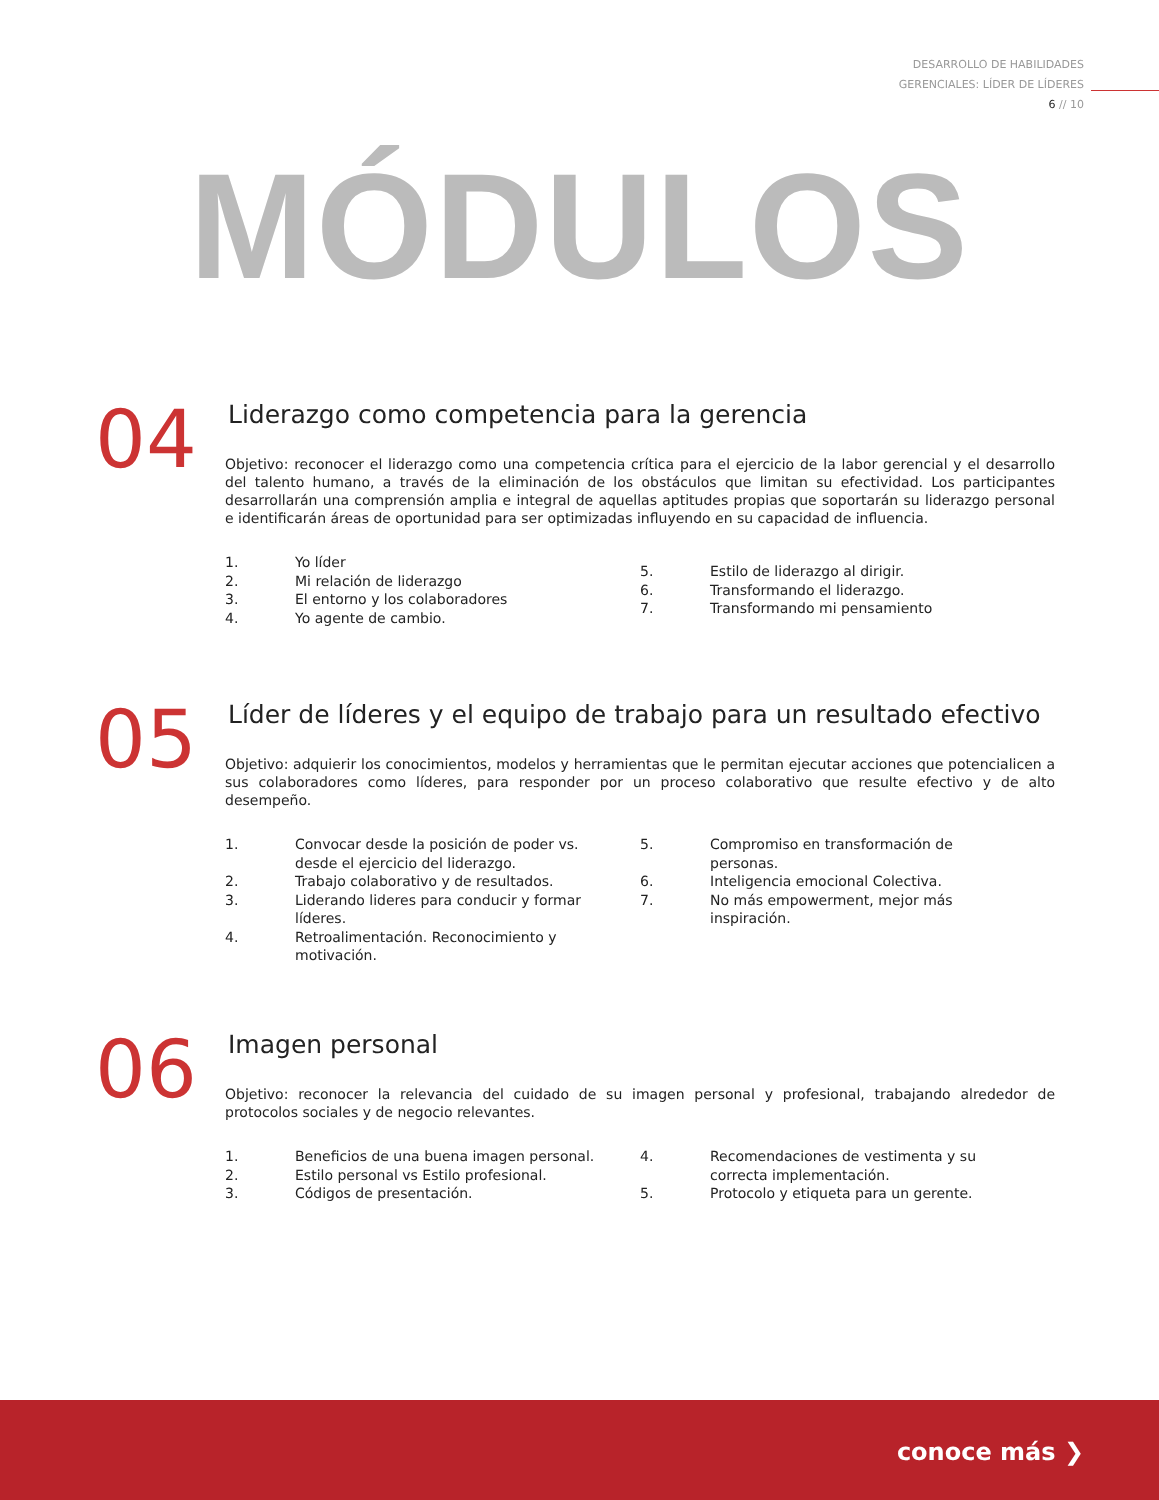DESARROLLO DE HABILIDADES
GERENCIALES: LÍDER DE LÍDERES
6 // 10
MÓDULOS
04
Liderazgo como competencia para la gerencia
Objetivo: reconocer el liderazgo como una competencia crítica para el ejercicio de la labor gerencial y el desarrollo del talento humano, a través de la eliminación de los obstáculos que limitan su efectividad. Los participantes desarrollarán una comprensión amplia e integral de aquellas aptitudes propias que soportarán su liderazgo personal e identificarán áreas de oportunidad para ser optimizadas influyendo en su capacidad de influencia.
1. Yo líder
2. Mi relación de liderazgo
3. El entorno y los colaboradores
4. Yo agente de cambio.
5. Estilo de liderazgo al dirigir.
6. Transformando el liderazgo.
7. Transformando mi pensamiento
05
Líder de líderes y el equipo de trabajo para un resultado efectivo
Objetivo: adquierir los conocimientos, modelos y herramientas que le permitan ejecutar acciones que potencialicen a sus colaboradores como líderes, para responder por un proceso colaborativo que resulte efectivo y de alto desempeño.
1. Convocar desde la posición de poder vs. desde el ejercicio del liderazgo.
2. Trabajo colaborativo y de resultados.
3. Liderando lideres para conducir y formar líderes.
4. Retroalimentación. Reconocimiento y motivación.
5. Compromiso en transformación de personas.
6. Inteligencia emocional Colectiva.
7. No más empowerment, mejor más inspiración.
06
Imagen personal
Objetivo: reconocer la relevancia del cuidado de su imagen personal y profesional, trabajando alrededor de protocolos sociales y de negocio relevantes.
1. Beneficios de una buena imagen personal.
2. Estilo personal vs Estilo profesional.
3. Códigos de presentación.
4. Recomendaciones de vestimenta y su correcta implementación.
5. Protocolo y etiqueta para un gerente.
conoce más ❯